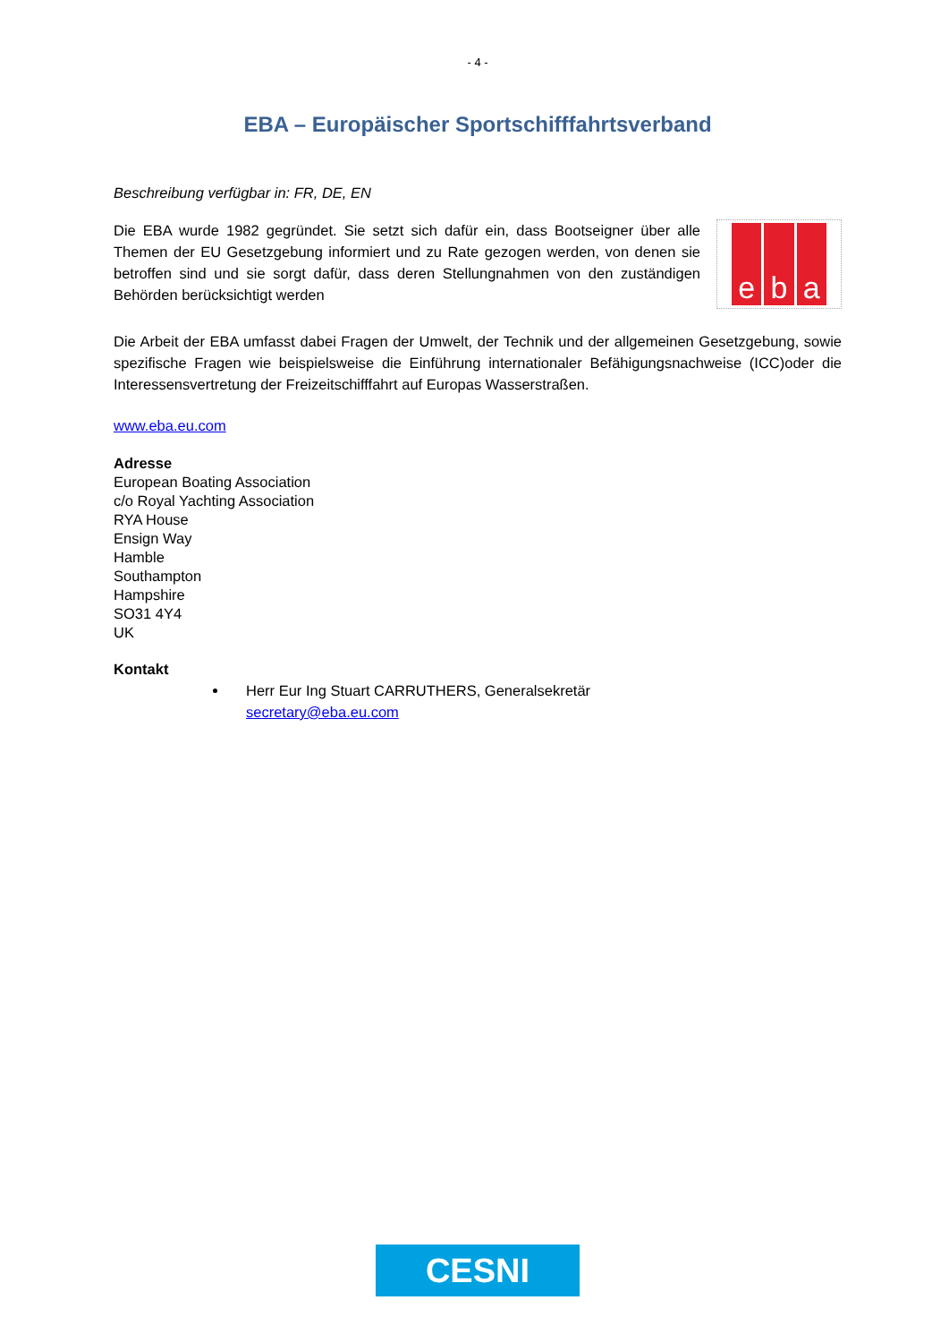- 4 -
EBA – Europäischer Sportschifffahrtsverband
Beschreibung verfügbar in: FR, DE, EN
Die EBA wurde 1982 gegründet. Sie setzt sich dafür ein, dass Bootseigner über alle Themen der EU Gesetzgebung informiert und zu Rate gezogen werden, von denen sie betroffen sind und sie sorgt dafür, dass deren Stellungnahmen von den zuständigen Behörden berücksichtigt werden
e b a
Die Arbeit der EBA umfasst dabei Fragen der Umwelt, der Technik und der allgemeinen Gesetzgebung, sowie spezifische Fragen wie beispielsweise die Einführung internationaler Befähigungsnachweise (ICC)oder die Interessensvertretung der Freizeitschifffahrt auf Europas Wasserstraßen.
www.eba.eu.com
Adresse
European Boating Association
c/o Royal Yachting Association
RYA House
Ensign Way
Hamble
Southampton
Hampshire
SO31 4Y4
UK
Kontakt
Herr Eur Ing Stuart CARRUTHERS, Generalsekretär
secretary@eba.eu.com
CESNI